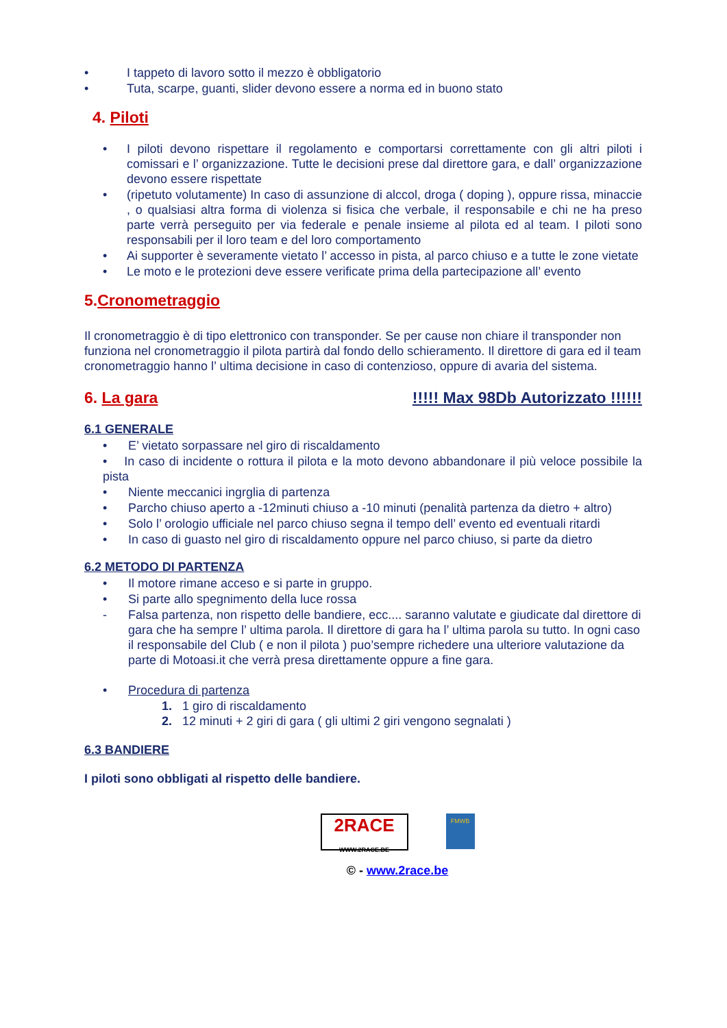• I tappeto di lavoro sotto il mezzo è obbligatorio
• Tuta, scarpe, guanti, slider devono essere a norma ed in buono stato
4. Piloti
• I piloti devono rispettare il regolamento e comportarsi correttamente con gli altri piloti i comissari e l’ organizzazione. Tutte le decisioni prese dal direttore gara, e dall’ organizzazione devono essere rispettate
• (ripetuto volutamente) In caso di assunzione di alccol, droga ( doping ), oppure rissa, minaccie , o qualsiasi altra forma di violenza si fisica che verbale, il responsabile e chi ne ha preso parte verrà perseguito per via federale e penale insieme al pilota ed al team. I piloti sono responsabili per il loro team e del loro comportamento
• Ai supporter è severamente vietato l’ accesso in pista, al parco chiuso e a tutte le zone vietate
• Le moto e le protezioni deve essere verificate prima della partecipazione all’ evento
5.Cronometraggio
Il cronometraggio è di tipo elettronico con transponder. Se per cause non chiare il transponder non funziona nel cronometraggio il pilota partirà dal fondo dello schieramento. Il direttore di gara ed il team cronometraggio hanno l’ ultima decisione in caso di contenzioso, oppure di avaria del sistema.
6. La gara !!!!! Max 98Db Autorizzato !!!!!!
6.1 GENERALE
• E’ vietato sorpassare nel giro di riscaldamento
• In caso di incidente o rottura il pilota e la moto devono abbandonare il più veloce possibile la pista
• Niente meccanici ingrglia di partenza
• Parcho chiuso aperto a -12minuti chiuso a -10 minuti (penalità partenza da dietro + altro)
• Solo l’ orologio ufficiale nel parco chiuso segna il tempo dell’ evento ed eventuali ritardi
• In caso di guasto nel giro di riscaldamento oppure nel parco chiuso, si parte da dietro
6.2 METODO DI PARTENZA
• Il motore rimane acceso e si parte in gruppo.
• Si parte allo spegnimento della luce rossa
- Falsa partenza, non rispetto delle bandiere, ecc.... saranno valutate e giudicate dal direttore di gara che ha sempre l’ ultima parola. Il direttore di gara ha l’ ultima parola su tutto. In ogni caso il responsabile del Club ( e non il pilota ) puo’sempre richedere una ulteriore valutazione da parte di Motoasi.it che verrà presa direttamente oppure a fine gara.
• Procedura di partenza
1. 1 giro di riscaldamento
2. 12 minuti + 2 giri di gara ( gli ultimi 2 giri vengono segnalati )
6.3 BANDIERE
I piloti sono obbligati al rispetto delle bandiere.
2RACE
WWW.2RACE.BE
FMWB
© - www.2race.be